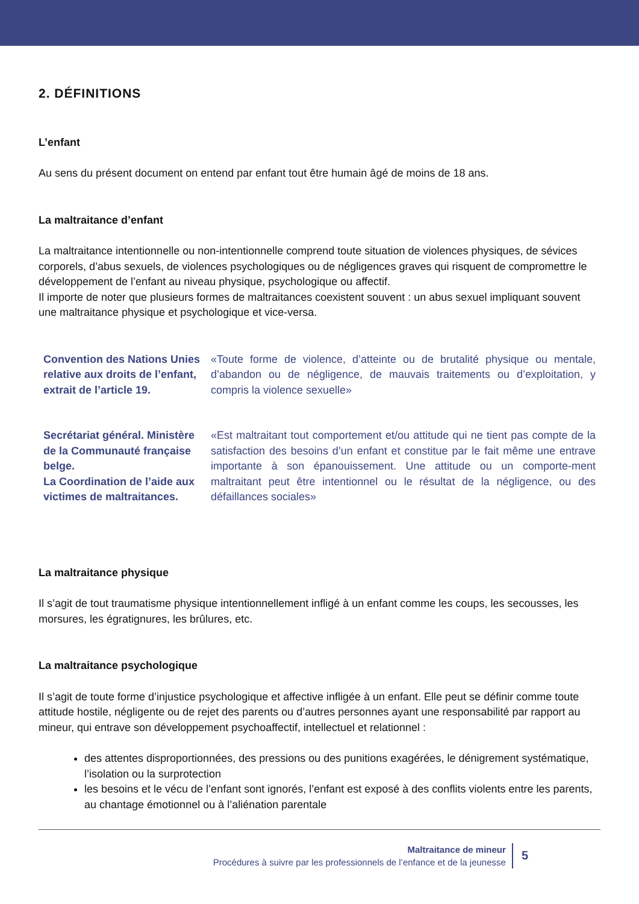2. DÉFINITIONS
L’enfant
Au sens du présent document on entend par enfant tout être humain âgé de moins de 18 ans.
La maltraitance d’enfant
La maltraitance intentionnelle ou non-intentionnelle comprend toute situation de violences physiques, de sévices corporels, d’abus sexuels, de violences psychologiques ou de négligences graves qui risquent de compromettre le développement de l’enfant au niveau physique, psychologique ou affectif.
Il importe de noter que plusieurs formes de maltraitances coexistent souvent : un abus sexuel impliquant souvent une maltraitance physique et psychologique et vice-versa.
Convention des Nations Unies relative aux droits de l’enfant, extrait de l’article 19.
«Toute forme de violence, d’atteinte ou de brutalité physique ou mentale, d’abandon ou de négligence, de mauvais traitements ou d’exploitation, y compris la violence sexuelle»
Secrétariat général. Ministère de la Communauté française belge.
La Coordination de l’aide aux victimes de maltraitances.
«Est maltraitant tout comportement et/ou attitude qui ne tient pas compte de la satisfaction des besoins d’un enfant et constitue par le fait même une entrave importante à son épanouissement. Une attitude ou un comporte-ment maltraitant peut être intentionnel ou le résultat de la négligence, ou des défaillances sociales»
La maltraitance physique
Il s’agit de tout traumatisme physique intentionnellement infligé à un enfant comme les coups, les secousses, les morsures, les égratignures, les brûlures, etc.
La maltraitance psychologique
Il s’agit de toute forme d’injustice psychologique et affective infligée à un enfant. Elle peut se définir comme toute attitude hostile, négligente ou de rejet des parents ou d’autres personnes ayant une responsabilité par rapport au mineur, qui entrave son développement psychoaffectif, intellectuel et relationnel :
des attentes disproportionnées, des pressions ou des punitions exagérées, le dénigrement systématique, l’isolation ou la surprotection
les besoins et le vécu de l’enfant sont ignorés, l’enfant est exposé à des conflits violents entre les parents, au chantage émotionnel ou à l’aliénation parentale
Maltraitance de mineur
Procédures à suivre par les professionnels de l’enfance et de la jeunesse
5